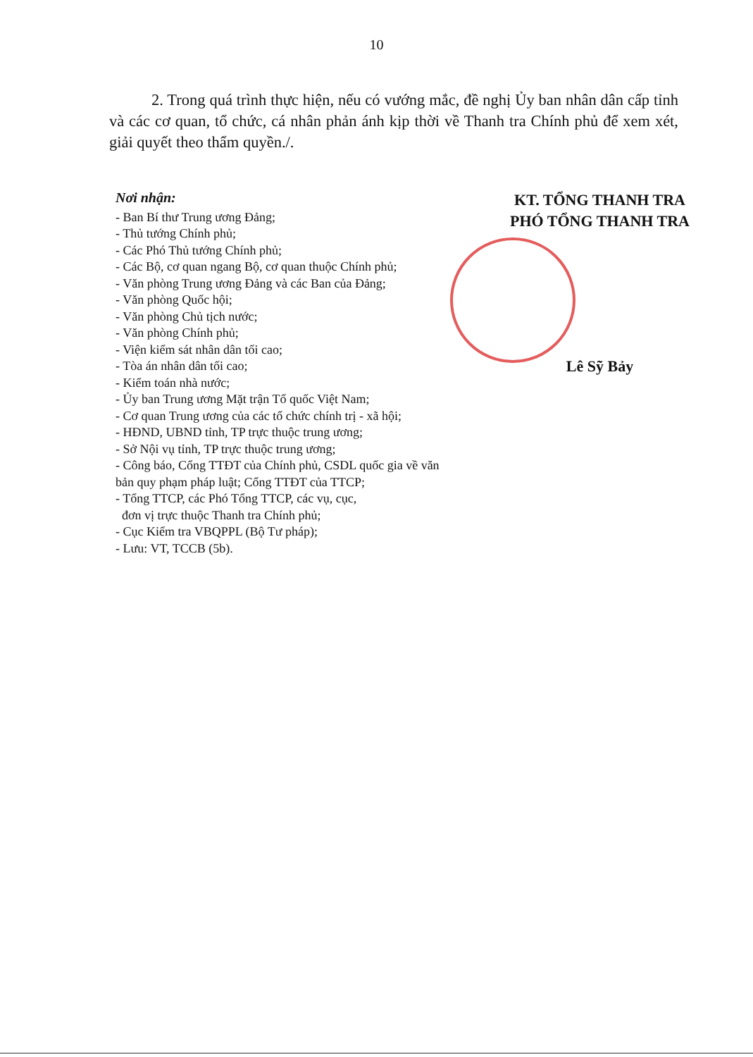10
2. Trong quá trình thực hiện, nếu có vướng mắc, đề nghị Ủy ban nhân dân cấp tỉnh và các cơ quan, tổ chức, cá nhân phản ánh kịp thời về Thanh tra Chính phủ để xem xét, giải quyết theo thẩm quyền./.
Nơi nhận:
- Ban Bí thư Trung ương Đảng;
- Thủ tướng Chính phủ;
- Các Phó Thủ tướng Chính phủ;
- Các Bộ, cơ quan ngang Bộ, cơ quan thuộc Chính phủ;
- Văn phòng Trung ương Đảng và các Ban của Đảng;
- Văn phòng Quốc hội;
- Văn phòng Chủ tịch nước;
- Văn phòng Chính phủ;
- Viện kiểm sát nhân dân tối cao;
- Tòa án nhân dân tối cao;
- Kiểm toán nhà nước;
- Ủy ban Trung ương Mặt trận Tổ quốc Việt Nam;
- Cơ quan Trung ương của các tổ chức chính trị - xã hội;
- HĐND, UBND tỉnh, TP trực thuộc trung ương;
- Sở Nội vụ tỉnh, TP trực thuộc trung ương;
- Công báo, Cổng TTĐT của Chính phủ, CSDL quốc gia về văn bản quy phạm pháp luật; Cổng TTĐT của TTCP;
- Tổng TTCP, các Phó Tổng TTCP, các vụ, cục,
đơn vị trực thuộc Thanh tra Chính phủ;
- Cục Kiểm tra VBQPPL (Bộ Tư pháp);
- Lưu: VT, TCCB (5b).
KT. TỔNG THANH TRA
PHÓ TỔNG THANH TRA
Lê Sỹ Bảy